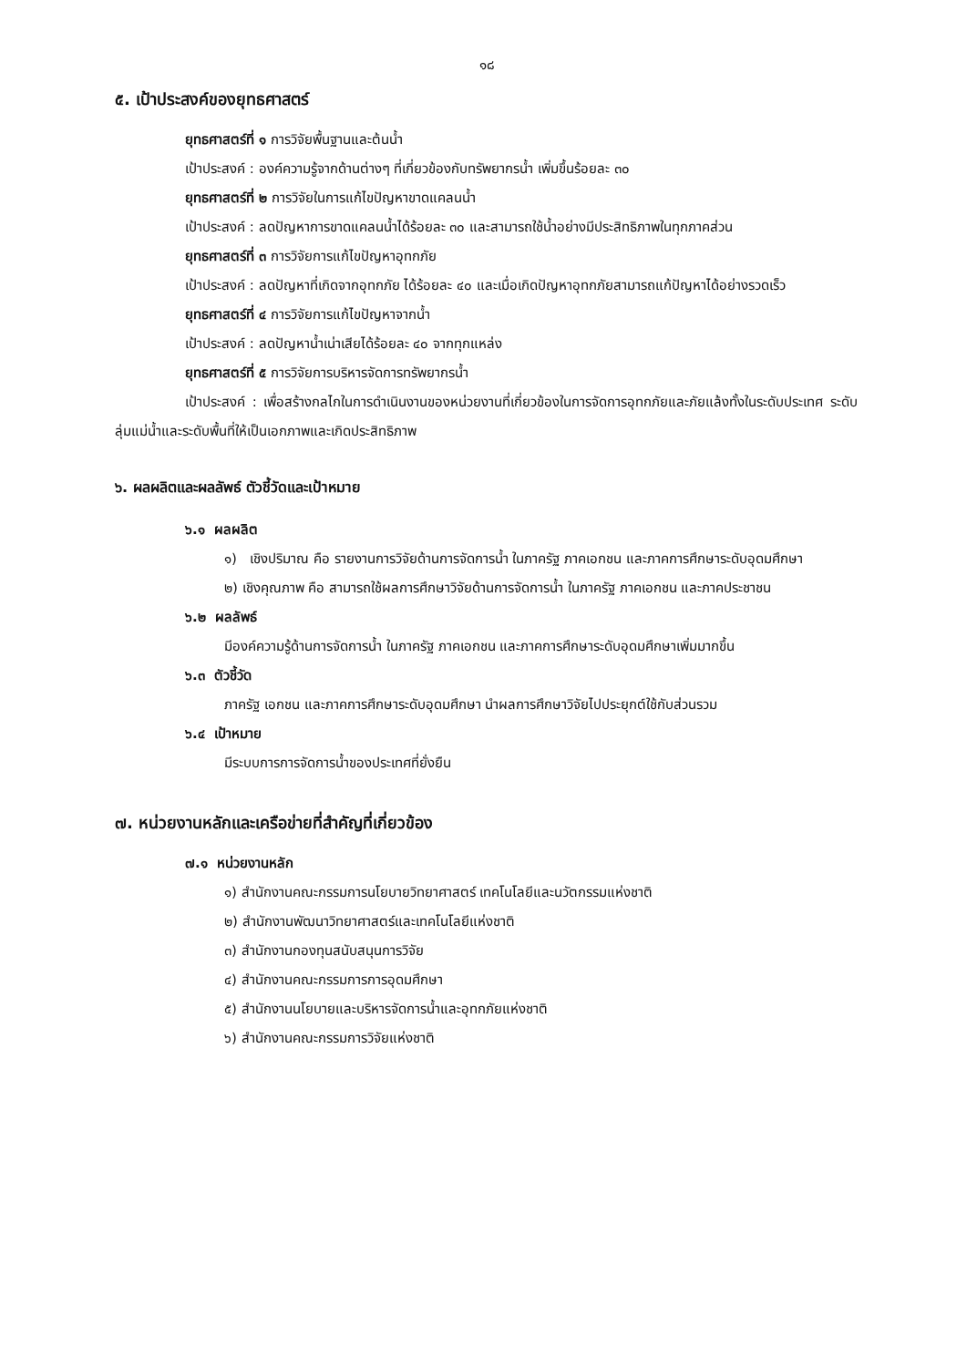๑๘
๕. เป้าประสงค์ของยุทธศาสตร์
ยุทธศาสตร์ที่ ๑ การวิจัยพื้นฐานและต้นน้ำ
เป้าประสงค์ : องค์ความรู้จากด้านต่างๆ ที่เกี่ยวข้องกับทรัพยากรน้ำ เพิ่มขึ้นร้อยละ ๓๐
ยุทธศาสตร์ที่ ๒ การวิจัยในการแก้ไขปัญหาขาดแคลนน้ำ
เป้าประสงค์ : ลดปัญหาการขาดแคลนน้ำได้ร้อยละ ๓๐ และสามารถใช้น้ำอย่างมีประสิทธิภาพในทุกภาคส่วน
ยุทธศาสตร์ที่ ๓ การวิจัยการแก้ไขปัญหาอุทกภัย
เป้าประสงค์ : ลดปัญหาที่เกิดจากอุทกภัย ได้ร้อยละ ๔๐ และเมื่อเกิดปัญหาอุทกภัยสามารถแก้ปัญหาได้อย่างรวดเร็ว
ยุทธศาสตร์ที่ ๔ การวิจัยการแก้ไขปัญหาจากน้ำ
เป้าประสงค์ : ลดปัญหาน้ำเน่าเสียได้ร้อยละ ๔๐ จากทุกแหล่ง
ยุทธศาสตร์ที่ ๕ การวิจัยการบริหารจัดการทรัพยากรน้ำ
เป้าประสงค์ : เพื่อสร้างกลไกในการดำเนินงานของหน่วยงานที่เกี่ยวข้องในการจัดการอุทกภัยและภัยแล้งทั้งในระดับประเทศ ระดับลุ่มแม่น้ำและระดับพื้นที่ให้เป็นเอกภาพและเกิดประสิทธิภาพ
๖. ผลผลิตและผลลัพธ์ ตัวชี้วัดและเป้าหมาย
๖.๑ ผลผลิต
๑) เชิงปริมาณ คือ รายงานการวิจัยด้านการจัดการน้ำ ในภาครัฐ ภาคเอกชน และภาคการศึกษาระดับอุดมศึกษา
๒) เชิงคุณภาพ คือ สามารถใช้ผลการศึกษาวิจัยด้านการจัดการน้ำ ในภาครัฐ ภาคเอกชน และภาคประชาชน
๖.๒ ผลลัพธ์
มีองค์ความรู้ด้านการจัดการน้ำ ในภาครัฐ ภาคเอกชน และภาคการศึกษาระดับอุดมศึกษาเพิ่มมากขึ้น
๖.๓ ตัวชี้วัด
ภาครัฐ เอกชน และภาคการศึกษาระดับอุดมศึกษา นำผลการศึกษาวิจัยไปประยุกต์ใช้กับส่วนรวม
๖.๔ เป้าหมาย
มีระบบการการจัดการน้ำของประเทศที่ยั่งยืน
๗. หน่วยงานหลักและเครือข่ายที่สำคัญที่เกี่ยวข้อง
๗.๑ หน่วยงานหลัก
๑) สำนักงานคณะกรรมการนโยบายวิทยาศาสตร์ เทคโนโลยีและนวัตกรรมแห่งชาติ
๒) สำนักงานพัฒนาวิทยาศาสตร์และเทคโนโลยีแห่งชาติ
๓) สำนักงานกองทุนสนับสนุนการวิจัย
๔) สำนักงานคณะกรรมการการอุดมศึกษา
๕) สำนักงานนโยบายและบริหารจัดการน้ำและอุทกภัยแห่งชาติ
๖) สำนักงานคณะกรรมการวิจัยแห่งชาติ